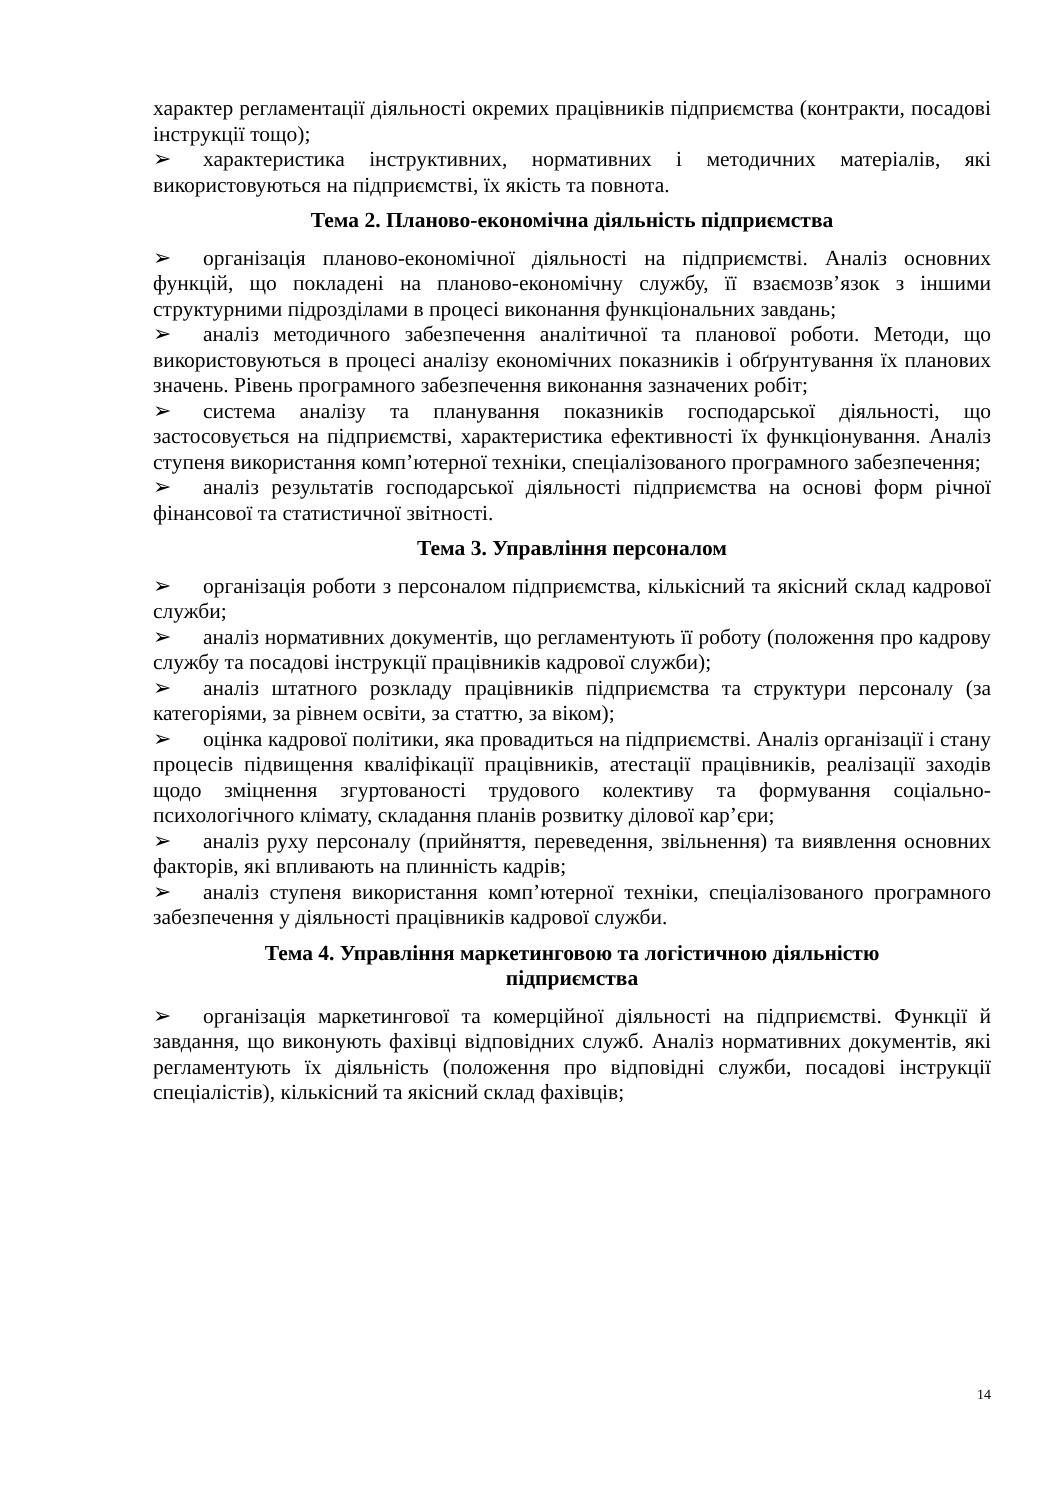характер регламентації діяльності окремих працівників підприємства (контракти, посадові інструкції тощо);
➢ характеристика інструктивних, нормативних і методичних матеріалів, які використовуються на підприємстві, їх якість та повнота.
Тема 2. Планово-економічна діяльність підприємства
➢ організація планово-економічної діяльності на підприємстві. Аналіз основних функцій, що покладені на планово-економічну службу, її взаємозв’язок з іншими структурними підрозділами в процесі виконання функціональних завдань;
➢ аналіз методичного забезпечення аналітичної та планової роботи. Методи, що використовуються в процесі аналізу економічних показників і обґрунтування їх планових значень. Рівень програмного забезпечення виконання зазначених робіт;
➢ система аналізу та планування показників господарської діяльності, що застосовується на підприємстві, характеристика ефективності їх функціонування. Аналіз ступеня використання комп’ютерної техніки, спеціалізованого програмного забезпечення;
➢ аналіз результатів господарської діяльності підприємства на основі форм річної фінансової та статистичної звітності.
Тема 3. Управління персоналом
➢ організація роботи з персоналом підприємства, кількісний та якісний склад кадрової служби;
➢ аналіз нормативних документів, що регламентують її роботу (положення про кадрову службу та посадові інструкції працівників кадрової служби);
➢ аналіз штатного розкладу працівників підприємства та структури персоналу (за категоріями, за рівнем освіти, за статтю, за віком);
➢ оцінка кадрової політики, яка провадиться на підприємстві. Аналіз організації і стану процесів підвищення кваліфікації працівників, атестації працівників, реалізації заходів щодо зміцнення згуртованості трудового колективу та формування соціально-психологічного клімату, складання планів розвитку ділової кар’єри;
➢ аналіз руху персоналу (прийняття, переведення, звільнення) та виявлення основних факторів, які впливають на плинність кадрів;
➢ аналіз ступеня використання комп’ютерної техніки, спеціалізованого програмного забезпечення у діяльності працівників кадрової служби.
Тема 4. Управління маркетинговою та логістичною діяльністю
підприємства
➢ організація маркетингової та комерційної діяльності на підприємстві. Функції й завдання, що виконують фахівці відповідних служб. Аналіз нормативних документів, які регламентують їх діяльність (положення про відповідні служби, посадові інструкції спеціалістів), кількісний та якісний склад фахівців;
14